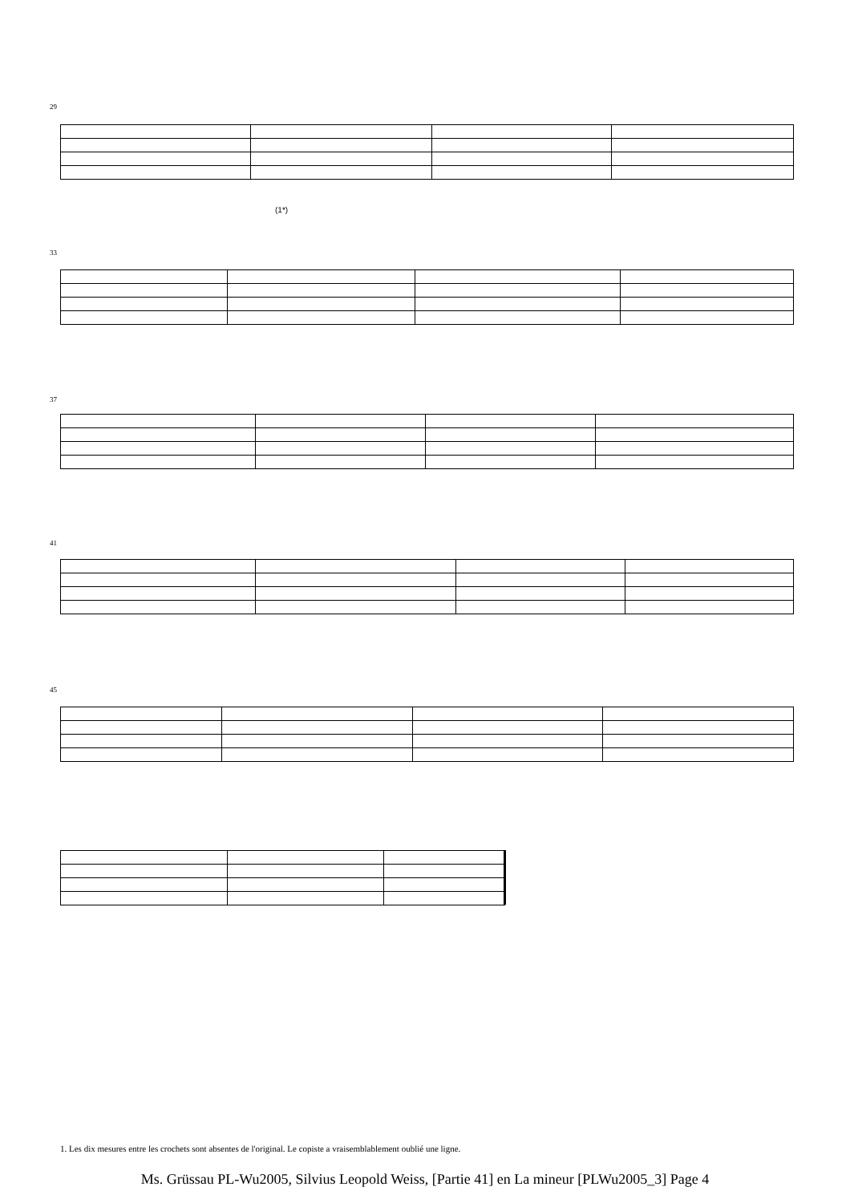29
(1*)
33
37
41
45
1. Les dix mesures entre les crochets sont absentes de l'original. Le copiste a vraisemblablement oublié une ligne.
Ms. Grüssau PL-Wu2005, Silvius Leopold Weiss, [Partie 41] en La mineur [PLWu2005_3] Page 4